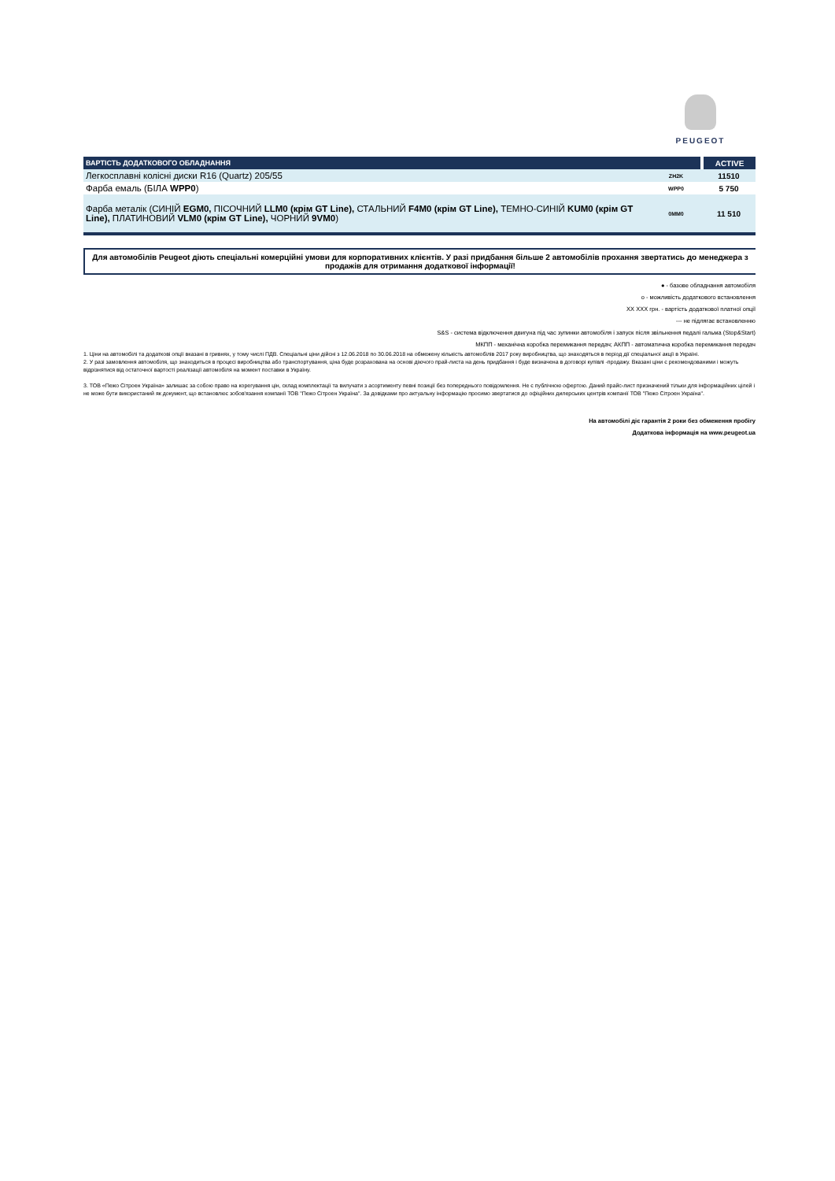PEUGEOT
| ВАРТІСТЬ ДОДАТКОВОГО ОБЛАДНАННЯ | | ACTIVE |
| --- | --- | --- |
| Легкосплавні колісні диски R16 (Quartz) 205/55 | ZH2K | 11510 |
| Фарба емаль (БІЛА WPP0 ) | WPP0 | 5 750 |
| Фарба металік (СИНІЙ EGM0, ПІСОЧНИЙ LLM0 (крім GT Line), СТАЛЬНИЙ F4M0 (крім GT Line), ТЕМНО-СИНІЙ KUM0 (крім GT Line), ПЛАТИНОВИЙ VLM0 (крім GT Line), ЧОРНИЙ 9VM0 ) | 0MM0 | 11 510 |
Для автомобілів Peugeot діють спеціальні комерційні умови для корпоративних клієнтів. У разі придбання більше 2 автомобілів прохання звертатись до менеджера з продажів для отримання додаткової інформації!
● - базове обладнання автомобіля
о - можливість додаткового встановлення
XX XXX грн. - вартість додаткової платної опції
--- не підлягає встановленню
S&S - система відключення двигуна під час зупинки автомобіля і запуск після звільнення педалі гальма (Stop&Start)
МКПП - механічна коробка перемикання передач; АКПП - автоматична коробка перемикання передач
1. Ціни на автомобілі та додаткові опції вказані в гривнях, у тому числі ПДВ. Спеціальні ціни дійсні з 12.06.2018 по 30.06.2018 на обмежену кількість автомобілів 2017 року виробництва, що знаходяться в період дії спеціальної акції в Україні.
2. У разі замовлення автомобіля, що знаходиться в процесі виробництва або транспортування, ціна буде розрахована на основі діючого прай-листа на день придбання і буде визначена в договорі купівлі -продажу. Вказані ціни є рекомендованими і можуть відрізнятися від остаточної вартості реалізації автомобіля на момент поставки в Україну.
3. ТОВ «Пежо Сітроен Україна» залишає за собою право на корегування цін, склад комплектації та вилучати з асортименту певні позиції без попереднього повідомлення. Не є публічною офертою. Даний прайс-лист призначений тільки для інформаційних цілей і не може бути використаний як документ, що встановлює зобов'язання компанії ТОВ "Пежо Сітроен Україна". За довідками про актуальну інформацію просимо звертатися до офіційних дилерських центрів компанії ТОВ "Пежо Сітроен Україна".
На автомобілі діє гарантія 2 роки без обмеження пробігу
Додаткова інформація на www.peugeot.ua